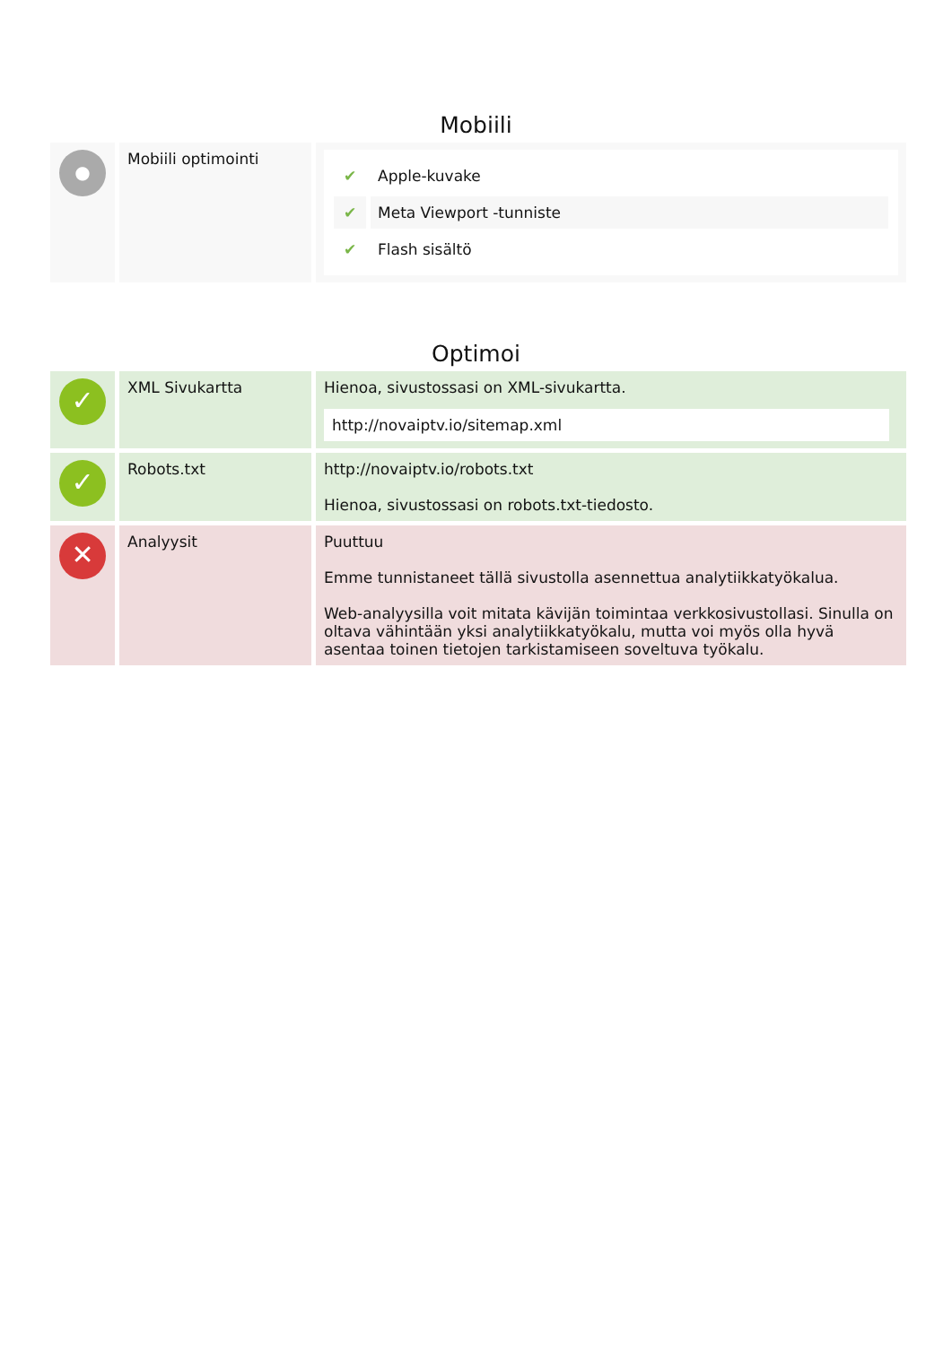Mobiili
| ● | Mobiili optimointi | / ✔ / Apple-kuvake / / ✔ / Meta Viewport -tunniste / / ✔ / Flash sisältö / |
Optimoi
| ✓ | XML Sivukartta | Hienoa, sivustossasi on XML-sivukartta. http://novaiptv.io/sitemap.xml |
| ✓ | Robots.txt | http://novaiptv.io/robots.txt Hienoa, sivustossasi on robots.txt-tiedosto. |
| ✕ | Analyysit | Puuttuu Emme tunnistaneet tällä sivustolla asennettua analytiikkatyökalua. Web-analyysilla voit mitata kävijän toimintaa verkkosivustollasi. Sinulla on oltava vähintään yksi analytiikkatyökalu, mutta voi myös olla hyvä asentaa toinen tietojen tarkistamiseen soveltuva työkalu. |